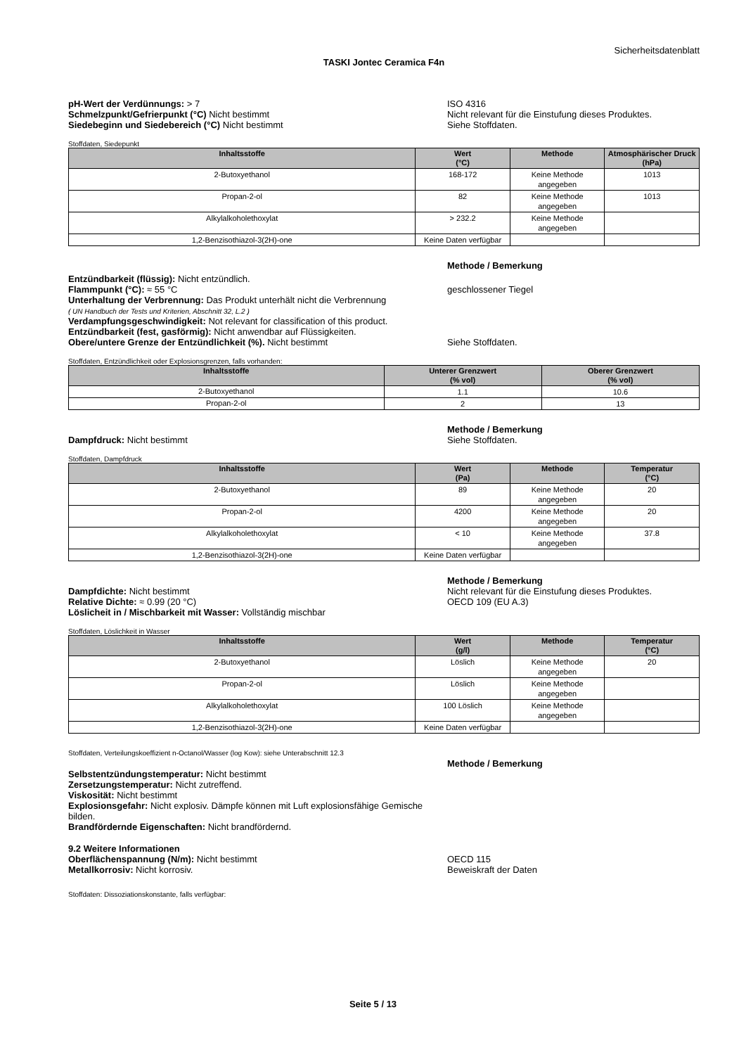Sicherheitsdatenblatt
TASKI Jontec Ceramica F4n
pH-Wert der Verdünnungs: > 7
Schmelzpunkt/Gefrierpunkt (°C) Nicht bestimmt
Siedebeginn und Siedebereich (°C) Nicht bestimmt
ISO 4316
Nicht relevant für die Einstufung dieses Produktes.
Siehe Stoffdaten.
Stoffdaten, Siedepunkt
| Inhaltsstoffe | Wert (°C) | Methode | Atmosphärischer Druck (hPa) |
| --- | --- | --- | --- |
| 2-Butoxyethanol | 168-172 | Keine Methode angegeben | 1013 |
| Propan-2-ol | 82 | Keine Methode angegeben | 1013 |
| Alkylalkoholethoxylat | > 232.2 | Keine Methode angegeben | |
| 1,2-Benzisothiazol-3(2H)-one | Keine Daten verfügbar | | |
Methode / Bemerkung
Entzündbarkeit (flüssig): Nicht entzündlich.
Flammpunkt (°C): ≈ 55 °C
Unterhaltung der Verbrennung: Das Produkt unterhält nicht die Verbrennung
( UN Handbuch der Tests und Kriterien, Abschnitt 32, L.2 )
Verdampfungsgeschwindigkeit: Not relevant for classification of this product.
Entzündbarkeit (fest, gasförmig): Nicht anwendbar auf Flüssigkeiten.
Obere/untere Grenze der Entzündlichkeit (%). Nicht bestimmt
geschlossener Tiegel
Siehe Stoffdaten.
Stoffdaten, Entzündlichkeit oder Explosionsgrenzen, falls vorhanden:
| Inhaltsstoffe | Unterer Grenzwert (% vol) | Oberer Grenzwert (% vol) |
| --- | --- | --- |
| 2-Butoxyethanol | 1.1 | 10.6 |
| Propan-2-ol | 2 | 13 |
Dampfdruck: Nicht bestimmt Methode / Bemerkung
Siehe Stoffdaten.
Stoffdaten, Dampfdruck
| Inhaltsstoffe | Wert (Pa) | Methode | Temperatur (°C) |
| --- | --- | --- | --- |
| 2-Butoxyethanol | 89 | Keine Methode angegeben | 20 |
| Propan-2-ol | 4200 | Keine Methode angegeben | 20 |
| Alkylalkoholethoxylat | < 10 | Keine Methode angegeben | 37.8 |
| 1,2-Benzisothiazol-3(2H)-one | Keine Daten verfügbar | | |
Dampfdichte: Nicht bestimmt
Relative Dichte: ≈ 0.99 (20 °C)
Löslicheit in / Mischbarkeit mit Wasser: Vollständig mischbar
Methode / Bemerkung
Nicht relevant für die Einstufung dieses Produktes.
OECD 109 (EU A.3)
Stoffdaten, Löslichkeit in Wasser
| Inhaltsstoffe | Wert (g/l) | Methode | Temperatur (°C) |
| --- | --- | --- | --- |
| 2-Butoxyethanol | Löslich | Keine Methode angegeben | 20 |
| Propan-2-ol | Löslich | Keine Methode angegeben | |
| Alkylalkoholethoxylat | 100 Löslich | Keine Methode angegeben | |
| 1,2-Benzisothiazol-3(2H)-one | Keine Daten verfügbar | | |
Stoffdaten, Verteilungskoeffizient n-Octanol/Wasser (log Kow): siehe Unterabschnitt 12.3
Selbstentzündungstemperatur: Nicht bestimmt
Zersetzungstemperatur: Nicht zutreffend.
Viskosität: Nicht bestimmt
Explosionsgefahr: Nicht explosiv. Dämpfe können mit Luft explosionsfähige Gemische bilden.
Brandfördernde Eigenschaften: Nicht brandfördernd.
Methode / Bemerkung
9.2 Weitere Informationen
Oberflächenspannung (N/m): Nicht bestimmt
Metallkorrosiv: Nicht korrosiv.
OECD 115
Beweiskraft der Daten
Stoffdaten: Dissoziationskonstante, falls verfügbar:
Seite 5 / 13